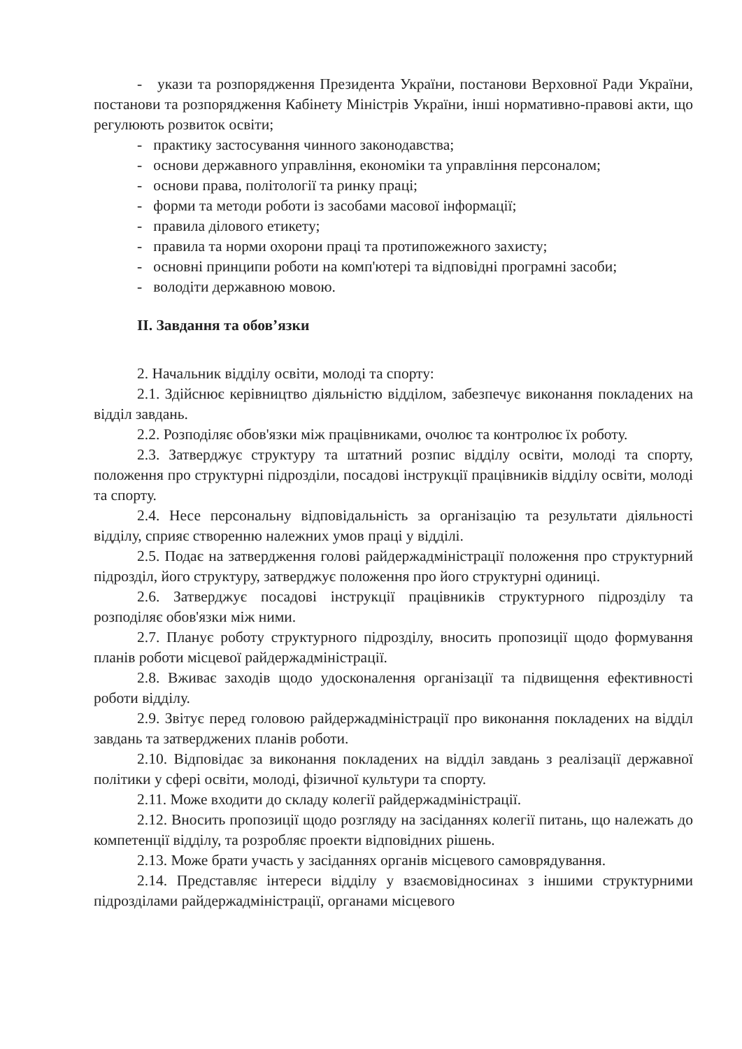- укази та розпорядження Президента України, постанови Верховної Ради України, постанови та розпорядження Кабінету Міністрів України, інші нормативно-правові акти, що регулюють розвиток освіти;
- практику застосування чинного законодавства;
- основи державного управління, економіки та управління персоналом;
- основи права, політології та ринку праці;
- форми та методи роботи із засобами масової інформації;
- правила ділового етикету;
- правила та норми охорони праці та протипожежного захисту;
- основні принципи роботи на комп'ютері та відповідні програмні засоби;
- володіти державною мовою.
ІІ. Завдання та обов’язки
2. Начальник відділу освіти, молоді та спорту:
2.1. Здійснює керівництво діяльністю відділом, забезпечує виконання покладених на відділ завдань.
2.2. Розподіляє обов'язки між працівниками, очолює та контролює їх роботу.
2.3. Затверджує структуру та штатний розпис відділу освіти, молоді та спорту, положення про структурні підрозділи, посадові інструкції працівників відділу освіти, молоді та спорту.
2.4. Несе персональну відповідальність за організацію та результати діяльності відділу, сприяє створенню належних умов праці у відділі.
2.5. Подає на затвердження голові райдержадміністрації положення про структурний підрозділ, його структуру, затверджує положення про його структурні одиниці.
2.6. Затверджує посадові інструкції працівників структурного підрозділу та розподіляє обов'язки між ними.
2.7. Планує роботу структурного підрозділу, вносить пропозиції щодо формування планів роботи місцевої райдержадміністрації.
2.8. Вживає заходів щодо удосконалення організації та підвищення ефективності роботи відділу.
2.9. Звітує перед головою райдержадміністрації про виконання покладених на відділ завдань та затверджених планів роботи.
2.10. Відповідає за виконання покладених на відділ завдань з реалізації державної політики у сфері освіти, молоді, фізичної культури та спорту.
2.11. Може входити до складу колегії райдержадміністрації.
2.12. Вносить пропозиції щодо розгляду на засіданнях колегії питань, що належать до компетенції відділу, та розробляє проекти відповідних рішень.
2.13. Може брати участь у засіданнях органів місцевого самоврядування.
2.14. Представляє інтереси відділу у взаємовідносинах з іншими структурними підрозділами райдержадміністрації, органами місцевого